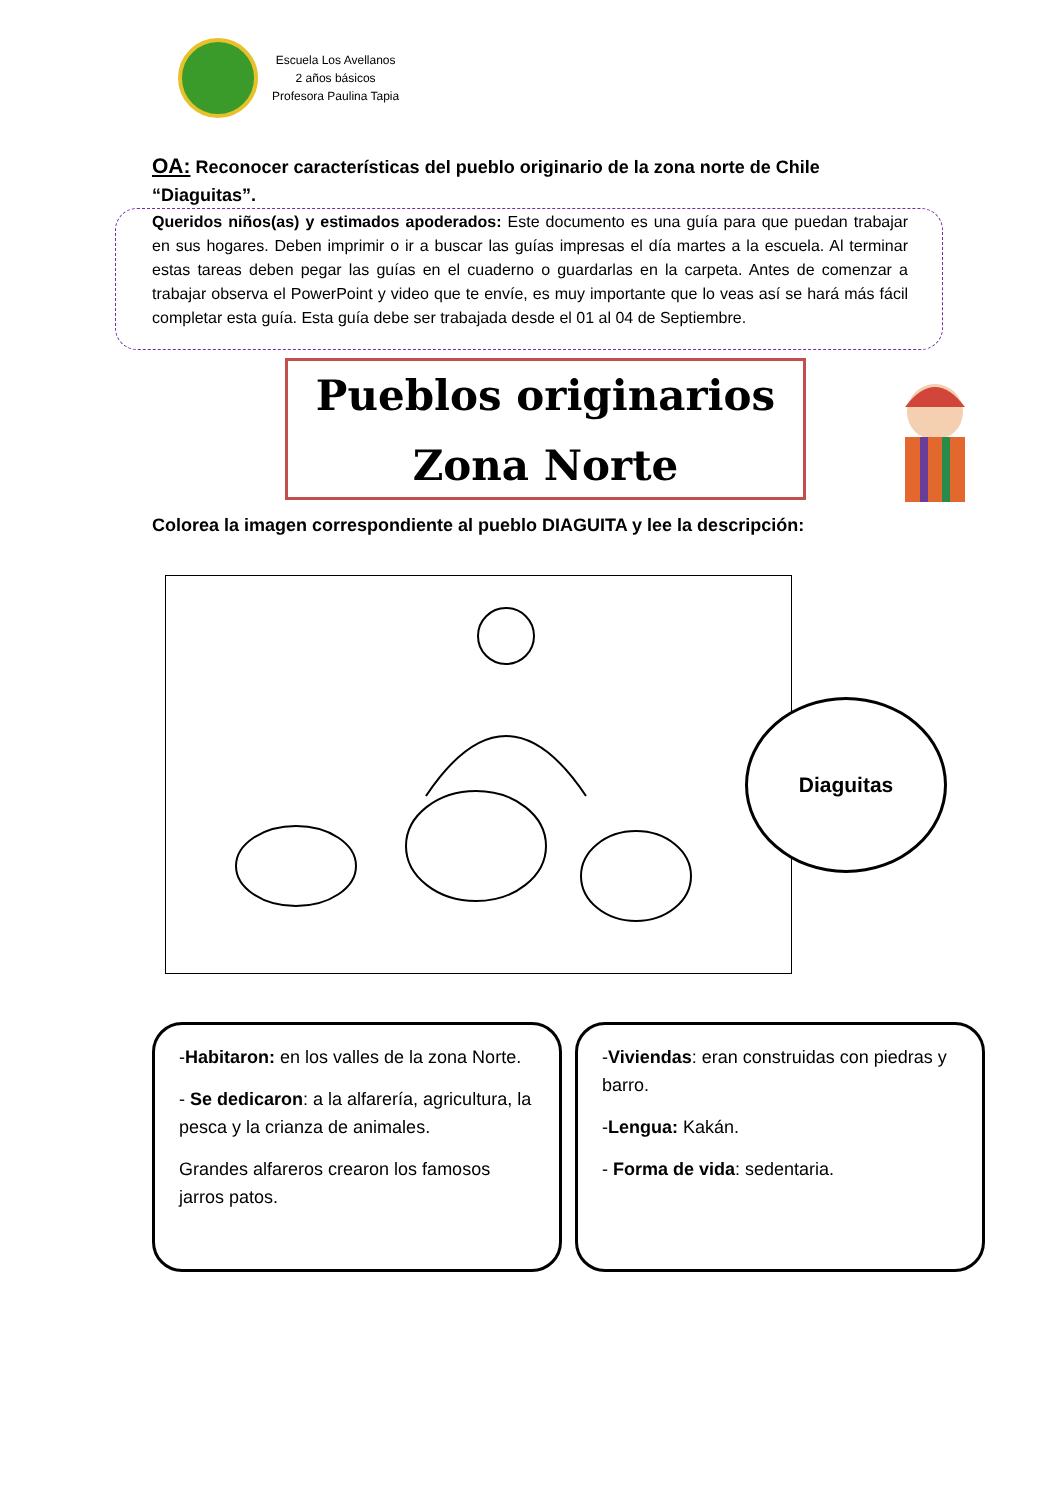Escuela Los Avellanos
2 años básicos
Profesora Paulina Tapia
OA: Reconocer características del pueblo originario de la zona norte de Chile “Diaguitas”.
Queridos niños(as) y estimados apoderados: Este documento es una guía para que puedan trabajar en sus hogares. Deben imprimir o ir a buscar las guías impresas el día martes a la escuela. Al terminar estas tareas deben pegar las guías en el cuaderno o guardarlas en la carpeta. Antes de comenzar a trabajar observa el PowerPoint y video que te envíe, es muy importante que lo veas así se hará más fácil completar esta guía. Esta guía debe ser trabajada desde el 01 al 04 de Septiembre.
Pueblos originarios
Zona Norte
Colorea la imagen correspondiente al pueblo DIAGUITA y lee la descripción:
Diaguitas
-Habitaron: en los valles de la zona Norte.
- Se dedicaron: a la alfarería, agricultura, la pesca y la crianza de animales.
Grandes alfareros crearon los famosos jarros patos.
-Viviendas: eran construidas con piedras y barro.
-Lengua: Kakán.
- Forma de vida: sedentaria.